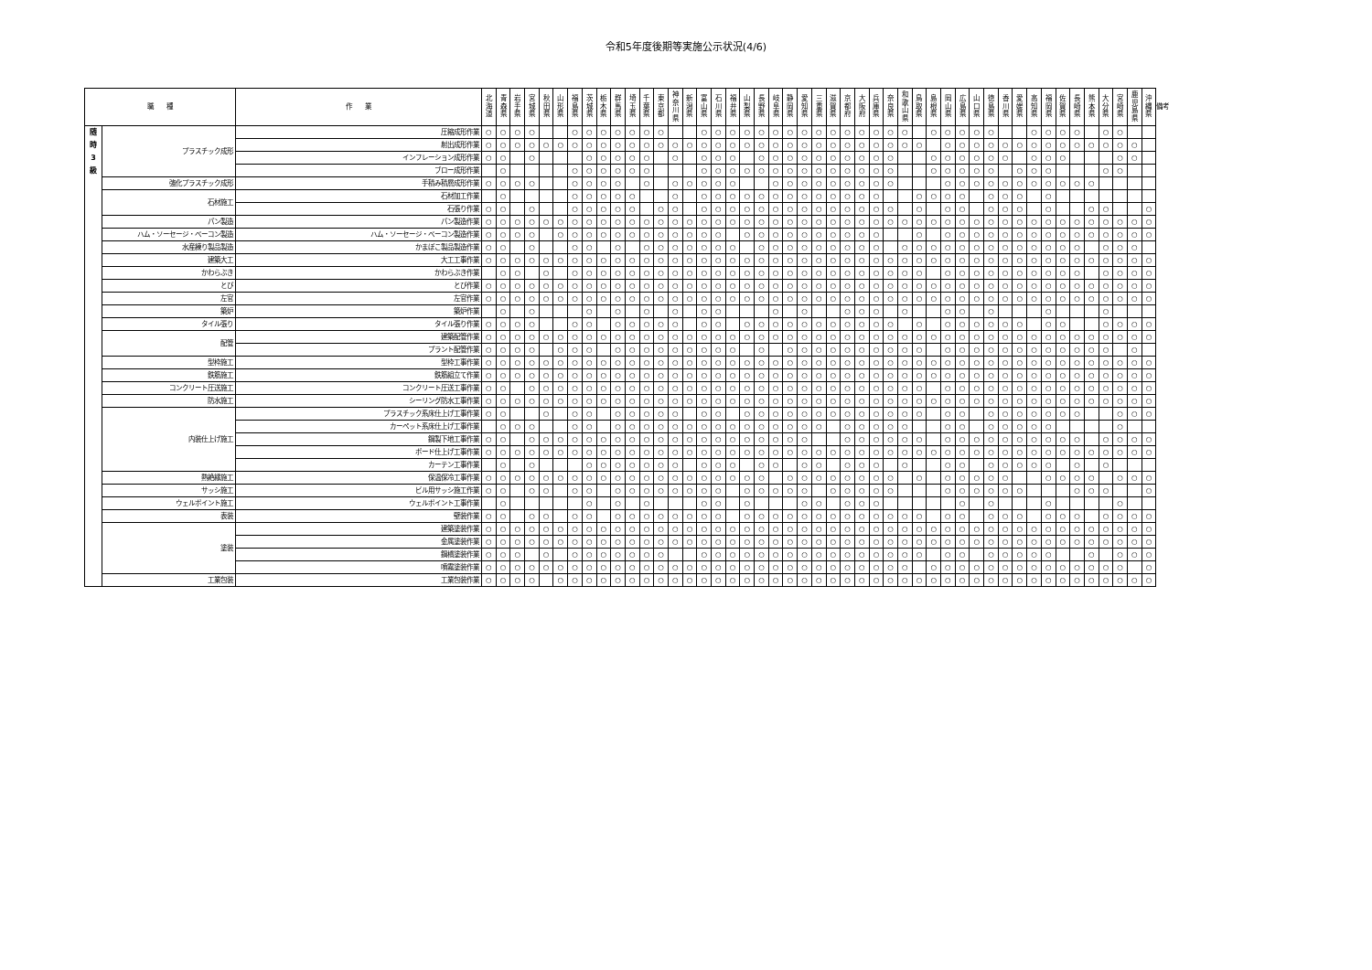令和5年度後期等実施公示状況(4/6)
| 職 種 | | 作 業 | 北 海 道 | 青 森 県 | 岩 手 県 | 宮 城 県 | 秋 田 県 | 山 形 県 | 福 島 県 | 茨 城 県 | 栃 木 県 | 群 馬 県 | 埼 玉 県 | 千 葉 県 | 東 京 都 | 神 奈 川 県 | 新 潟 県 | 富 山 県 | 石 川 県 | 福 井 県 | 山 梨 県 | 長 野 県 | 岐 阜 県 | 静 岡 県 | 愛 知 県 | 三 重 県 | 滋 賀 県 | 京 都 府 | 大 阪 府 | 兵 庫 県 | 奈 良 県 | 和 歌 山 県 | 鳥 取 県 | 島 根 県 | 岡 山 県 | 広 島 県 | 山 口 県 | 徳 島 県 | 香 川 県 | 愛 媛 県 | 高 知 県 | 福 岡 県 | 佐 賀 県 | 長 崎 県 | 熊 本 県 | 大 分 県 | 宮 崎 県 | 鹿 児 島 県 | 沖 縄 県 | 備考 |
| --- | --- | --- | --- | --- | --- | --- | --- | --- | --- | --- | --- | --- | --- | --- | --- | --- | --- | --- | --- | --- | --- | --- | --- | --- | --- | --- | --- | --- | --- | --- | --- | --- | --- | --- | --- | --- | --- | --- | --- | --- | --- | --- | --- | --- | --- | --- | --- | --- | --- | --- |
| 随 時 3 級 | プラスチック成形 | 圧縮成形作業 | ○ | ○ | ○ | ○ | | | ○ | ○ | ○ | ○ | ○ | ○ | ○ | | | ○ | ○ | ○ | ○ | ○ | ○ | ○ | ○ | ○ | ○ | ○ | ○ | ○ | ○ | ○ | | ○ | ○ | ○ | ○ | ○ | | | ○ | ○ | ○ | ○ | | ○ | ○ | | | |
| | | 射出成形作業 | ○ | ○ | ○ | ○ | ○ | ○ | ○ | ○ | ○ | ○ | ○ | ○ | ○ | ○ | ○ | ○ | ○ | ○ | ○ | ○ | ○ | ○ | ○ | ○ | ○ | ○ | ○ | ○ | ○ | ○ | ○ | | ○ | ○ | ○ | ○ | ○ | ○ | ○ | ○ | ○ | ○ | ○ | ○ | ○ | ○ | | |
| | | インフレーション成形作業 | ○ | ○ | | ○ | | | | ○ | ○ | ○ | ○ | ○ | | ○ | | ○ | ○ | ○ | | ○ | ○ | ○ | ○ | ○ | ○ | ○ | ○ | ○ | ○ | | | ○ | ○ | ○ | ○ | ○ | ○ | | ○ | ○ | ○ | | | | ○ | ○ | | |
| | | ブロー成形作業 | | ○ | | | | | ○ | ○ | ○ | ○ | ○ | ○ | | | | ○ | ○ | ○ | ○ | ○ | ○ | ○ | ○ | ○ | ○ | ○ | ○ | ○ | ○ | | | ○ | ○ | ○ | ○ | ○ | | ○ | ○ | ○ | | | | ○ | ○ | | | |
| | 強化プラスチック成形 | 手積み積層成形作業 | ○ | ○ | ○ | ○ | | | ○ | ○ | ○ | ○ | | ○ | | ○ | ○ | ○ | ○ | ○ | | | ○ | ○ | ○ | ○ | ○ | ○ | ○ | ○ | ○ | | | | ○ | ○ | ○ | ○ | ○ | ○ | ○ | ○ | ○ | ○ | ○ | | | | | |
| | 石材施工 | 石材加工作業 | | ○ | | | | | ○ | ○ | ○ | ○ | ○ | | | ○ | | ○ | ○ | ○ | ○ | ○ | ○ | ○ | ○ | ○ | ○ | ○ | ○ | ○ | | | ○ | ○ | ○ | ○ | | ○ | ○ | ○ | | ○ | | | | | | | | |
| | | 石張り作業 | ○ | ○ | | ○ | | | ○ | ○ | ○ | ○ | ○ | | ○ | ○ | | ○ | ○ | ○ | ○ | ○ | ○ | ○ | ○ | ○ | ○ | ○ | ○ | ○ | ○ | | ○ | | ○ | ○ | | ○ | ○ | ○ | | ○ | | | ○ | ○ | | | ○ | |
| | パン製造 | パン製造作業 | ○ | ○ | ○ | ○ | ○ | ○ | ○ | ○ | ○ | ○ | ○ | ○ | ○ | ○ | ○ | ○ | ○ | ○ | ○ | ○ | ○ | ○ | ○ | ○ | ○ | ○ | ○ | ○ | ○ | ○ | ○ | ○ | ○ | ○ | ○ | ○ | ○ | ○ | ○ | ○ | ○ | ○ | ○ | ○ | ○ | ○ | ○ | |
| | ハム・ソーセージ・ベーコン製造 | ハム・ソーセージ・ベーコン製造作業 | ○ | ○ | ○ | ○ | | ○ | ○ | ○ | ○ | ○ | ○ | ○ | ○ | ○ | ○ | ○ | ○ | | ○ | ○ | ○ | ○ | ○ | ○ | ○ | ○ | ○ | ○ | | | ○ | | ○ | ○ | ○ | ○ | ○ | ○ | ○ | ○ | ○ | ○ | ○ | ○ | ○ | ○ | ○ | |
| | 水産練り製品製造 | かまぼこ製品製造作業 | ○ | ○ | | ○ | | | ○ | ○ | | ○ | | ○ | ○ | ○ | ○ | ○ | ○ | ○ | | ○ | ○ | ○ | ○ | ○ | ○ | ○ | ○ | ○ | | ○ | ○ | ○ | ○ | ○ | ○ | ○ | ○ | ○ | ○ | ○ | ○ | ○ | | ○ | ○ | ○ | | |
| | 建築大工 | 大工工事作業 | ○ | ○ | ○ | ○ | ○ | ○ | ○ | ○ | ○ | ○ | ○ | ○ | ○ | ○ | ○ | ○ | ○ | ○ | ○ | ○ | ○ | ○ | ○ | ○ | ○ | ○ | ○ | ○ | ○ | ○ | ○ | ○ | ○ | ○ | ○ | ○ | ○ | ○ | ○ | ○ | ○ | ○ | ○ | ○ | ○ | ○ | ○ | |
| | かわらぶき | かわらぶき作業 | | ○ | ○ | | ○ | | ○ | ○ | ○ | ○ | ○ | ○ | ○ | ○ | ○ | ○ | ○ | ○ | ○ | ○ | ○ | ○ | ○ | ○ | ○ | ○ | ○ | ○ | ○ | ○ | ○ | | ○ | ○ | ○ | ○ | ○ | ○ | ○ | ○ | ○ | ○ | | ○ | ○ | ○ | ○ | |
| | とび | とび作業 | ○ | ○ | ○ | ○ | ○ | ○ | ○ | ○ | ○ | ○ | ○ | ○ | ○ | ○ | ○ | ○ | ○ | ○ | ○ | ○ | ○ | ○ | ○ | ○ | ○ | ○ | ○ | ○ | ○ | ○ | ○ | ○ | ○ | ○ | ○ | ○ | ○ | ○ | ○ | ○ | ○ | ○ | ○ | ○ | ○ | ○ | ○ | |
| | 左官 | 左官作業 | ○ | ○ | ○ | ○ | ○ | ○ | ○ | ○ | ○ | ○ | ○ | ○ | ○ | ○ | ○ | ○ | ○ | ○ | ○ | ○ | ○ | ○ | ○ | ○ | ○ | ○ | ○ | ○ | ○ | ○ | ○ | ○ | ○ | ○ | ○ | ○ | ○ | ○ | ○ | ○ | ○ | ○ | ○ | ○ | ○ | ○ | ○ | |
| | 築炉 | 築炉作業 | | ○ | | ○ | | | | ○ | | ○ | | ○ | | ○ | | ○ | ○ | | | | ○ | | ○ | | | ○ | ○ | ○ | | ○ | | | ○ | ○ | | ○ | | | | ○ | | | | ○ | | | | |
| | タイル張り | タイル張り作業 | ○ | ○ | ○ | ○ | | | ○ | ○ | | ○ | ○ | ○ | ○ | ○ | | ○ | ○ | | ○ | ○ | ○ | ○ | ○ | ○ | ○ | ○ | ○ | ○ | ○ | | ○ | | ○ | ○ | ○ | ○ | ○ | ○ | | ○ | ○ | | | ○ | ○ | ○ | ○ | |
| | 配管 | 建築配管作業 | ○ | ○ | ○ | ○ | ○ | ○ | ○ | ○ | ○ | ○ | ○ | ○ | ○ | ○ | ○ | ○ | ○ | ○ | ○ | ○ | ○ | ○ | ○ | ○ | ○ | ○ | ○ | ○ | ○ | ○ | ○ | ○ | ○ | ○ | ○ | ○ | ○ | ○ | ○ | ○ | ○ | ○ | ○ | ○ | ○ | ○ | ○ | |
| | | プラント配管作業 | ○ | ○ | ○ | ○ | | ○ | ○ | ○ | | ○ | ○ | ○ | ○ | ○ | ○ | ○ | ○ | ○ | | ○ | | ○ | ○ | ○ | ○ | ○ | ○ | ○ | ○ | ○ | ○ | | ○ | ○ | ○ | ○ | ○ | ○ | ○ | ○ | ○ | ○ | ○ | ○ | | ○ | | |
| | 型枠施工 | 型枠工事作業 | ○ | ○ | ○ | ○ | ○ | ○ | ○ | ○ | ○ | ○ | ○ | ○ | ○ | ○ | ○ | ○ | ○ | ○ | ○ | ○ | ○ | ○ | ○ | ○ | ○ | ○ | ○ | ○ | ○ | ○ | ○ | ○ | ○ | ○ | ○ | ○ | ○ | ○ | ○ | ○ | ○ | ○ | ○ | ○ | ○ | ○ | ○ | |
| | 鉄筋施工 | 鉄筋組立て作業 | ○ | ○ | ○ | ○ | ○ | ○ | ○ | ○ | ○ | ○ | ○ | ○ | ○ | ○ | ○ | ○ | ○ | ○ | ○ | ○ | ○ | ○ | ○ | ○ | ○ | ○ | ○ | ○ | ○ | ○ | ○ | ○ | ○ | ○ | ○ | ○ | ○ | ○ | ○ | ○ | ○ | ○ | ○ | ○ | ○ | ○ | ○ | |
| | コンクリート圧送施工 | コンクリート圧送工事作業 | ○ | ○ | | ○ | ○ | ○ | ○ | ○ | ○ | ○ | ○ | ○ | ○ | ○ | ○ | ○ | ○ | ○ | ○ | ○ | ○ | ○ | ○ | ○ | ○ | ○ | ○ | ○ | ○ | ○ | ○ | | ○ | ○ | ○ | ○ | ○ | ○ | ○ | ○ | ○ | ○ | ○ | ○ | ○ | ○ | ○ | |
| | 防水施工 | シーリング防水工事作業 | ○ | ○ | ○ | ○ | ○ | ○ | ○ | ○ | ○ | ○ | ○ | ○ | ○ | ○ | ○ | ○ | ○ | ○ | ○ | ○ | ○ | ○ | ○ | ○ | ○ | ○ | ○ | ○ | ○ | ○ | ○ | ○ | ○ | ○ | ○ | ○ | ○ | ○ | ○ | ○ | ○ | ○ | ○ | ○ | ○ | ○ | ○ | |
| | 内装仕上げ施工 | プラスチック系床仕上げ工事作業 | ○ | ○ | | | ○ | | ○ | ○ | | ○ | ○ | ○ | ○ | ○ | | ○ | ○ | | ○ | ○ | ○ | ○ | ○ | ○ | ○ | ○ | ○ | ○ | ○ | ○ | ○ | | ○ | ○ | | ○ | ○ | ○ | ○ | ○ | ○ | ○ | | | ○ | ○ | ○ | |
| | | カーペット系床仕上げ工事作業 | | ○ | ○ | ○ | | | ○ | ○ | | ○ | ○ | ○ | ○ | ○ | ○ | ○ | ○ | ○ | ○ | ○ | ○ | ○ | ○ | ○ | | ○ | ○ | ○ | ○ | ○ | | | ○ | ○ | | ○ | ○ | ○ | ○ | ○ | | | | | ○ | | | |
| | | 鋼製下地工事作業 | ○ | ○ | | ○ | ○ | ○ | ○ | ○ | ○ | ○ | ○ | ○ | ○ | ○ | ○ | ○ | ○ | ○ | ○ | ○ | ○ | ○ | ○ | | | ○ | ○ | ○ | ○ | ○ | ○ | | ○ | ○ | ○ | ○ | ○ | ○ | ○ | ○ | ○ | ○ | | ○ | ○ | ○ | ○ | |
| | | ボード仕上げ工事作業 | ○ | ○ | ○ | ○ | ○ | ○ | ○ | ○ | ○ | ○ | ○ | ○ | ○ | ○ | ○ | ○ | ○ | ○ | ○ | ○ | ○ | ○ | ○ | ○ | ○ | ○ | ○ | ○ | ○ | ○ | ○ | ○ | ○ | ○ | ○ | ○ | ○ | ○ | ○ | ○ | ○ | ○ | ○ | ○ | ○ | ○ | ○ | |
| | | カーテン工事作業 | | ○ | | ○ | | | | ○ | ○ | ○ | ○ | ○ | ○ | ○ | | ○ | ○ | ○ | | ○ | ○ | | ○ | ○ | | ○ | ○ | ○ | | ○ | | | ○ | ○ | | ○ | ○ | ○ | ○ | ○ | | ○ | | ○ | | | | |
| | 熱絶縁施工 | 保温保冷工事作業 | ○ | ○ | ○ | ○ | ○ | ○ | ○ | ○ | ○ | ○ | ○ | ○ | ○ | ○ | ○ | ○ | ○ | ○ | ○ | ○ | | ○ | ○ | ○ | ○ | ○ | ○ | ○ | ○ | | ○ | | ○ | ○ | ○ | ○ | ○ | | | ○ | ○ | ○ | ○ | | ○ | ○ | ○ | |
| | サッシ施工 | ビル用サッシ施工作業 | ○ | ○ | | ○ | ○ | | ○ | ○ | | ○ | ○ | ○ | ○ | ○ | ○ | ○ | ○ | | ○ | ○ | ○ | ○ | ○ | | ○ | ○ | ○ | ○ | ○ | | | | ○ | ○ | ○ | ○ | ○ | ○ | | | | ○ | ○ | ○ | | | ○ | |
| | ウェルポイント施工 | ウェルポイント工事作業 | | ○ | | | | | | ○ | | ○ | | ○ | | | | ○ | ○ | | ○ | | | | ○ | ○ | | ○ | ○ | ○ | | | | | | ○ | | ○ | | | | ○ | | | | | ○ | | | |
| | 表装 | 壁装作業 | ○ | ○ | | ○ | ○ | | ○ | ○ | | ○ | ○ | ○ | ○ | ○ | ○ | ○ | ○ | | ○ | ○ | ○ | ○ | ○ | ○ | ○ | ○ | ○ | ○ | ○ | ○ | ○ | | ○ | ○ | | ○ | ○ | ○ | | ○ | ○ | ○ | | ○ | ○ | ○ | ○ | |
| | 塗装 | 建築塗装作業 | ○ | ○ | ○ | ○ | ○ | ○ | ○ | ○ | ○ | ○ | ○ | ○ | ○ | ○ | ○ | ○ | ○ | ○ | ○ | ○ | ○ | ○ | ○ | ○ | ○ | ○ | ○ | ○ | ○ | ○ | ○ | ○ | ○ | ○ | ○ | ○ | ○ | ○ | ○ | ○ | ○ | ○ | ○ | ○ | ○ | ○ | ○ | |
| | | 金属塗装作業 | ○ | ○ | ○ | ○ | ○ | ○ | ○ | ○ | ○ | ○ | ○ | ○ | ○ | ○ | ○ | ○ | ○ | ○ | ○ | ○ | ○ | ○ | ○ | ○ | ○ | ○ | ○ | ○ | ○ | ○ | ○ | ○ | ○ | ○ | ○ | ○ | ○ | ○ | ○ | ○ | ○ | ○ | ○ | ○ | ○ | ○ | ○ | |
| | | 鋼橋塗装作業 | ○ | ○ | ○ | | ○ | | ○ | ○ | ○ | ○ | ○ | ○ | ○ | | | ○ | ○ | ○ | ○ | ○ | ○ | ○ | ○ | ○ | ○ | ○ | ○ | ○ | ○ | ○ | ○ | | ○ | ○ | | ○ | ○ | ○ | ○ | ○ | | | ○ | | ○ | ○ | ○ | |
| | | 噴霧塗装作業 | ○ | ○ | ○ | ○ | ○ | ○ | ○ | ○ | ○ | ○ | ○ | ○ | ○ | ○ | ○ | ○ | ○ | ○ | ○ | ○ | ○ | ○ | ○ | ○ | ○ | ○ | ○ | ○ | ○ | ○ | | ○ | ○ | ○ | ○ | ○ | ○ | ○ | ○ | ○ | ○ | ○ | ○ | ○ | ○ | | ○ | |
| | 工業包装 | 工業包装作業 | ○ | ○ | ○ | ○ | | ○ | ○ | ○ | ○ | ○ | ○ | ○ | ○ | ○ | ○ | ○ | ○ | ○ | ○ | ○ | ○ | ○ | ○ | ○ | ○ | ○ | ○ | ○ | ○ | ○ | ○ | ○ | ○ | ○ | ○ | ○ | ○ | ○ | ○ | ○ | ○ | ○ | ○ | ○ | ○ | ○ | ○ | |